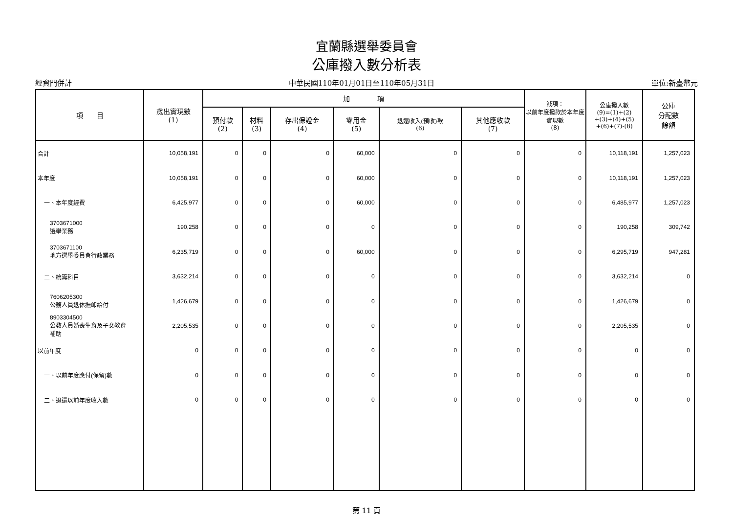宜蘭縣選舉委員會
公庫撥入數分析表
經資門併計 中華民國110年01月01日至110年05月31日 單位:新臺幣元
| 項 目 | 歲出實現數 (1) | 加 項 | | | | | | 減項： 以前年度撥款於本年度實現數 (8) | 公庫撥入數 (9)=(1)+(2) +(3)+(4)+(5) +(6)+(7)-(8) | 公庫 分配數 餘額 |
| --- | --- | --- | --- | --- | --- | --- | --- | --- | --- | --- |
| | | 預付款 (2) | 材料 (3) | 存出保證金 (4) | 零用金 (5) | 退還收入(預收)款 (6) | 其他應收款 (7) | | | |
| 合計 | 10,058,191 | 0 | 0 | 0 | 60,000 | 0 | 0 | 0 | 10,118,191 | 1,257,023 |
| 本年度 | 10,058,191 | 0 | 0 | 0 | 60,000 | 0 | 0 | 0 | 10,118,191 | 1,257,023 |
| 一、本年度經費 | 6,425,977 | 0 | 0 | 0 | 60,000 | 0 | 0 | 0 | 6,485,977 | 1,257,023 |
| 3703671000 選舉業務 | 190,258 | 0 | 0 | 0 | 0 | 0 | 0 | 0 | 190,258 | 309,742 |
| 3703671100 地方選舉委員會行政業務 | 6,235,719 | 0 | 0 | 0 | 60,000 | 0 | 0 | 0 | 6,295,719 | 947,281 |
| 二、統籌科目 | 3,632,214 | 0 | 0 | 0 | 0 | 0 | 0 | 0 | 3,632,214 | 0 |
| 7606205300 公務人員退休撫卹給付 | 1,426,679 | 0 | 0 | 0 | 0 | 0 | 0 | 0 | 1,426,679 | 0 |
| 8903304500 公教人員婚喪生育及子女教育 補助 | 2,205,535 | 0 | 0 | 0 | 0 | 0 | 0 | 0 | 2,205,535 | 0 |
| 以前年度 | 0 | 0 | 0 | 0 | 0 | 0 | 0 | 0 | 0 | 0 |
| 一、以前年度應付(保留)數 | 0 | 0 | 0 | 0 | 0 | 0 | 0 | 0 | 0 | 0 |
| 二、退還以前年度收入數 | 0 | 0 | 0 | 0 | 0 | 0 | 0 | 0 | 0 | 0 |
第 11 頁